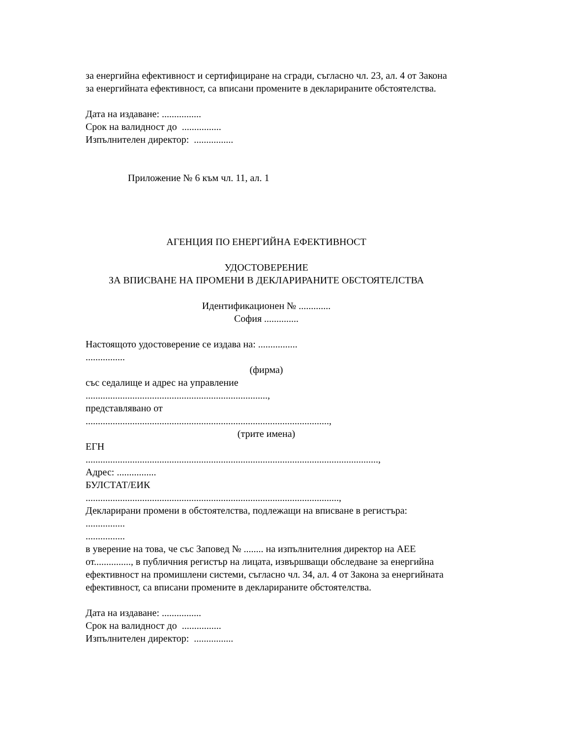за енергийна ефективност и сертифициране на сгради, съгласно чл. 23, ал. 4 от Закона за енергийната ефективност, са вписани промените в декларираните обстоятелства.
Дата на издаване: ................
Срок на валидност до ................
Изпълнителен директор: ................
Приложение № 6 към чл. 11, ал. 1
АГЕНЦИЯ ПО ЕНЕРГИЙНА ЕФЕКТИВНОСТ
УДОСТОВЕРЕНИЕ
ЗА ВПИСВАНЕ НА ПРОМЕНИ В ДЕКЛАРИРАНИТЕ ОБСТОЯТЕЛСТВА
Идентификационен № .............
София ..............
Настоящото удостоверение се издава на: ................
................
(фирма)
със седалище и адрес на управление
..........................................................................,
представлявано от
...................................................................................................,
(трите имена)
ЕГН
.......................................................................................................................,
Адрес: ................
БУЛСТАТ/ЕИК
.......................................................................................................,
Декларирани промени в обстоятелства, подлежащи на вписване в регистъра: ................
................
в уверение на това, че със Заповед № ........ на изпълнителния директор на АЕЕ от..............., в публичния регистър на лицата, извършващи обследване за енергийна ефективност на промишлени системи, съгласно чл. 34, ал. 4 от Закона за енергийната ефективност, са вписани промените в декларираните обстоятелства.
Дата на издаване: ................
Срок на валидност до ................
Изпълнителен директор: ................